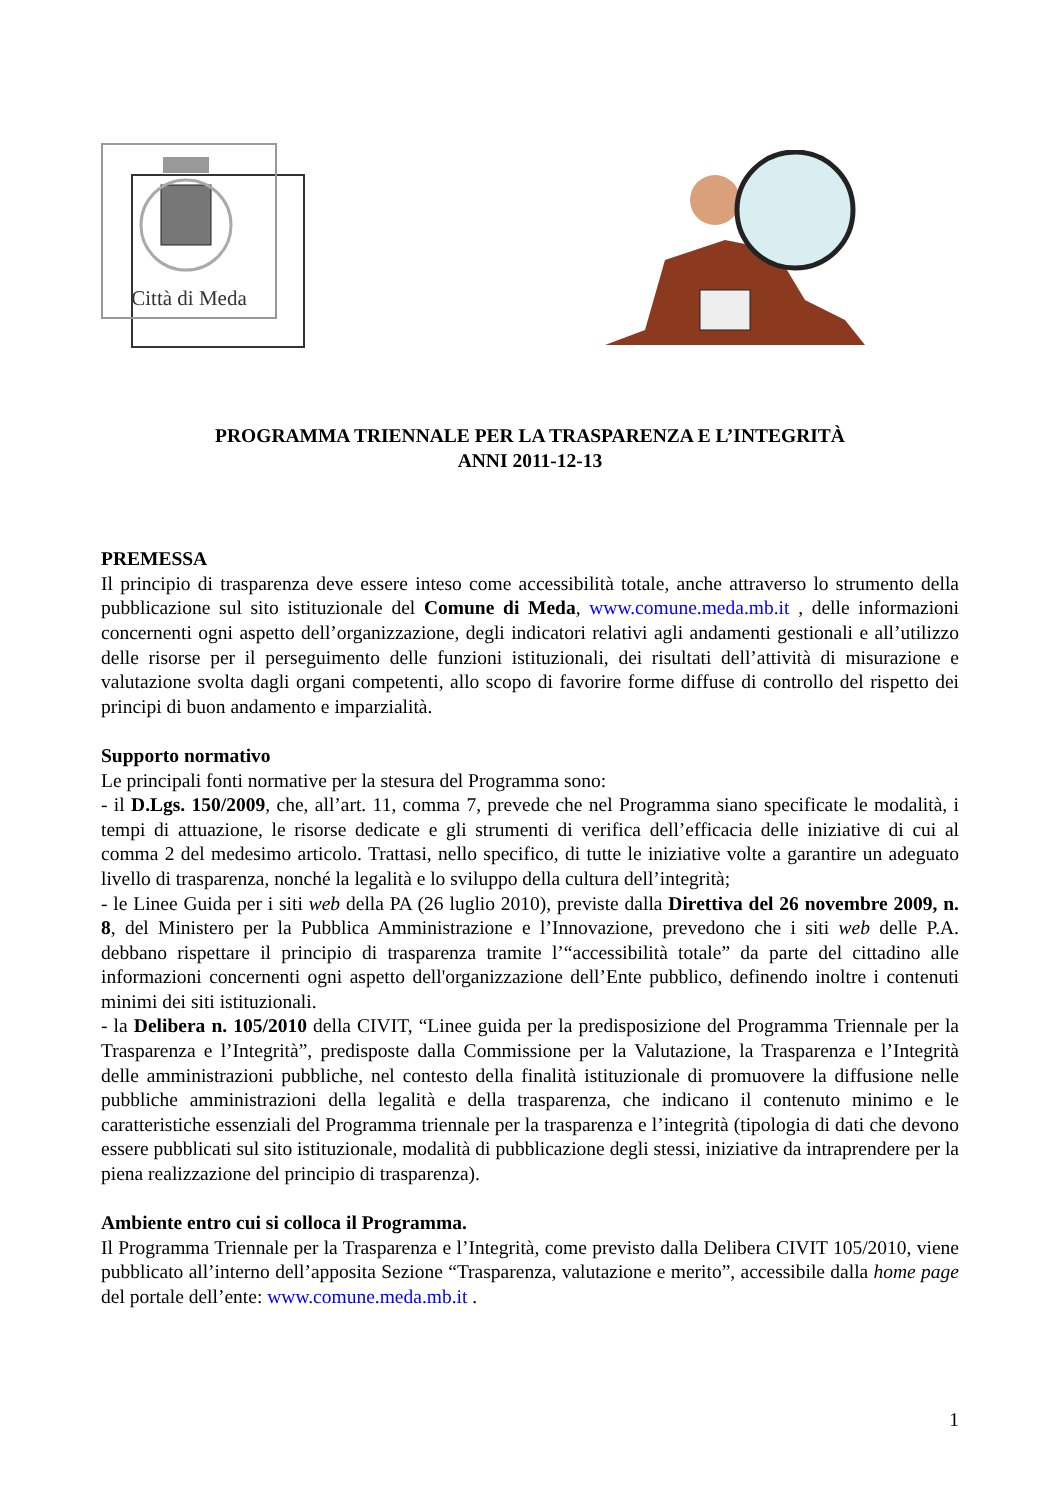Città di Meda
PROGRAMMA TRIENNALE PER LA TRASPARENZA E L’INTEGRITÀ
ANNI 2011-12-13
PREMESSA
Il principio di trasparenza deve essere inteso come accessibilità totale, anche attraverso lo strumento della pubblicazione sul sito istituzionale del Comune di Meda, www.comune.meda.mb.it , delle informazioni concernenti ogni aspetto dell’organizzazione, degli indicatori relativi agli andamenti gestionali e all’utilizzo delle risorse per il perseguimento delle funzioni istituzionali, dei risultati dell’attività di misurazione e valutazione svolta dagli organi competenti, allo scopo di favorire forme diffuse di controllo del rispetto dei principi di buon andamento e imparzialità.
Supporto normativo
Le principali fonti normative per la stesura del Programma sono:
- il D.Lgs. 150/2009, che, all’art. 11, comma 7, prevede che nel Programma siano specificate le modalità, i tempi di attuazione, le risorse dedicate e gli strumenti di verifica dell’efficacia delle iniziative di cui al comma 2 del medesimo articolo. Trattasi, nello specifico, di tutte le iniziative volte a garantire un adeguato livello di trasparenza, nonché la legalità e lo sviluppo della cultura dell’integrità;
- le Linee Guida per i siti web della PA (26 luglio 2010), previste dalla Direttiva del 26 novembre 2009, n. 8, del Ministero per la Pubblica Amministrazione e l’Innovazione, prevedono che i siti web delle P.A. debbano rispettare il principio di trasparenza tramite l’“accessibilità totale” da parte del cittadino alle informazioni concernenti ogni aspetto dell'organizzazione dell’Ente pubblico, definendo inoltre i contenuti minimi dei siti istituzionali.
- la Delibera n. 105/2010 della CIVIT, “Linee guida per la predisposizione del Programma Triennale per la Trasparenza e l’Integrità”, predisposte dalla Commissione per la Valutazione, la Trasparenza e l’Integrità delle amministrazioni pubbliche, nel contesto della finalità istituzionale di promuovere la diffusione nelle pubbliche amministrazioni della legalità e della trasparenza, che indicano il contenuto minimo e le caratteristiche essenziali del Programma triennale per la trasparenza e l’integrità (tipologia di dati che devono essere pubblicati sul sito istituzionale, modalità di pubblicazione degli stessi, iniziative da intraprendere per la piena realizzazione del principio di trasparenza).
Ambiente entro cui si colloca il Programma.
Il Programma Triennale per la Trasparenza e l’Integrità, come previsto dalla Delibera CIVIT 105/2010, viene pubblicato all’interno dell’apposita Sezione “Trasparenza, valutazione e merito”, accessibile dalla home page del portale dell’ente: www.comune.meda.mb.it .
1